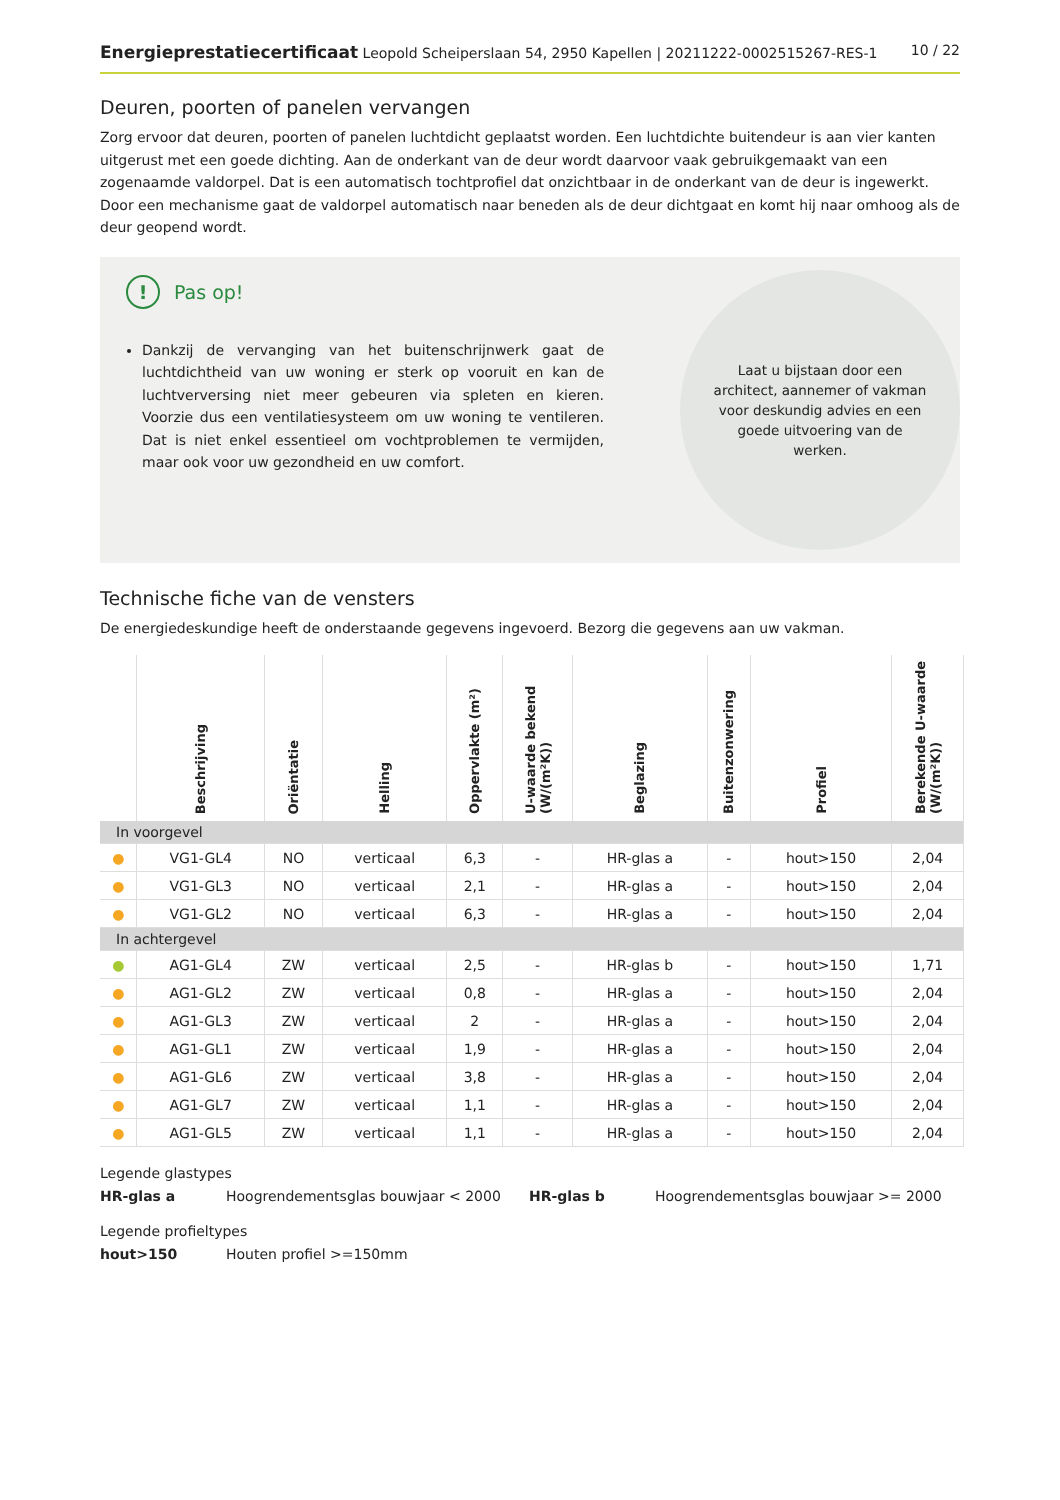Energieprestatiecertificaat Leopold Scheiperslaan 54, 2950 Kapellen | 20211222-0002515267-RES-1
10 / 22
Deuren, poorten of panelen vervangen
Zorg ervoor dat deuren, poorten of panelen luchtdicht geplaatst worden. Een luchtdichte buitendeur is aan vier kanten uitgerust met een goede dichting. Aan de onderkant van de deur wordt daarvoor vaak gebruikgemaakt van een zogenaamde valdorpel. Dat is een automatisch tochtprofiel dat onzichtbaar in de onderkant van de deur is ingewerkt. Door een mechanisme gaat de valdorpel automatisch naar beneden als de deur dichtgaat en komt hij naar omhoog als de deur geopend wordt.
!
Pas op!
Dankzij de vervanging van het buitenschrijnwerk gaat de luchtdichtheid van uw woning er sterk op vooruit en kan de luchtverversing niet meer gebeuren via spleten en kieren. Voorzie dus een ventilatiesysteem om uw woning te ventileren. Dat is niet enkel essentieel om vochtproblemen te vermijden, maar ook voor uw gezondheid en uw comfort.
Laat u bijstaan door een architect, aannemer of vakman voor deskundig advies en een goede uitvoering van de werken.
Technische fiche van de vensters
De energiedeskundige heeft de onderstaande gegevens ingevoerd. Bezorg die gegevens aan uw vakman.
| | Beschrijving | Oriëntatie | Helling | Oppervlakte (m²) | U-waarde bekend (W/(m²K)) | Beglazing | Buitenzonwering | Profiel | Berekende U-waarde (W/(m²K)) |
| --- | --- | --- | --- | --- | --- | --- | --- | --- | --- |
| In voorgevel | | | | | | | | | |
| ● | VG1-GL4 | NO | verticaal | 6,3 | - | HR-glas a | - | hout>150 | 2,04 |
| ● | VG1-GL3 | NO | verticaal | 2,1 | - | HR-glas a | - | hout>150 | 2,04 |
| ● | VG1-GL2 | NO | verticaal | 6,3 | - | HR-glas a | - | hout>150 | 2,04 |
| In achtergevel | | | | | | | | | |
| ● | AG1-GL4 | ZW | verticaal | 2,5 | - | HR-glas b | - | hout>150 | 1,71 |
| ● | AG1-GL2 | ZW | verticaal | 0,8 | - | HR-glas a | - | hout>150 | 2,04 |
| ● | AG1-GL3 | ZW | verticaal | 2 | - | HR-glas a | - | hout>150 | 2,04 |
| ● | AG1-GL1 | ZW | verticaal | 1,9 | - | HR-glas a | - | hout>150 | 2,04 |
| ● | AG1-GL6 | ZW | verticaal | 3,8 | - | HR-glas a | - | hout>150 | 2,04 |
| ● | AG1-GL7 | ZW | verticaal | 1,1 | - | HR-glas a | - | hout>150 | 2,04 |
| ● | AG1-GL5 | ZW | verticaal | 1,1 | - | HR-glas a | - | hout>150 | 2,04 |
Legende glastypes
HR-glas a
Hoogrendementsglas bouwjaar < 2000
HR-glas b
Hoogrendementsglas bouwjaar >= 2000
Legende profieltypes
hout>150
Houten profiel >=150mm